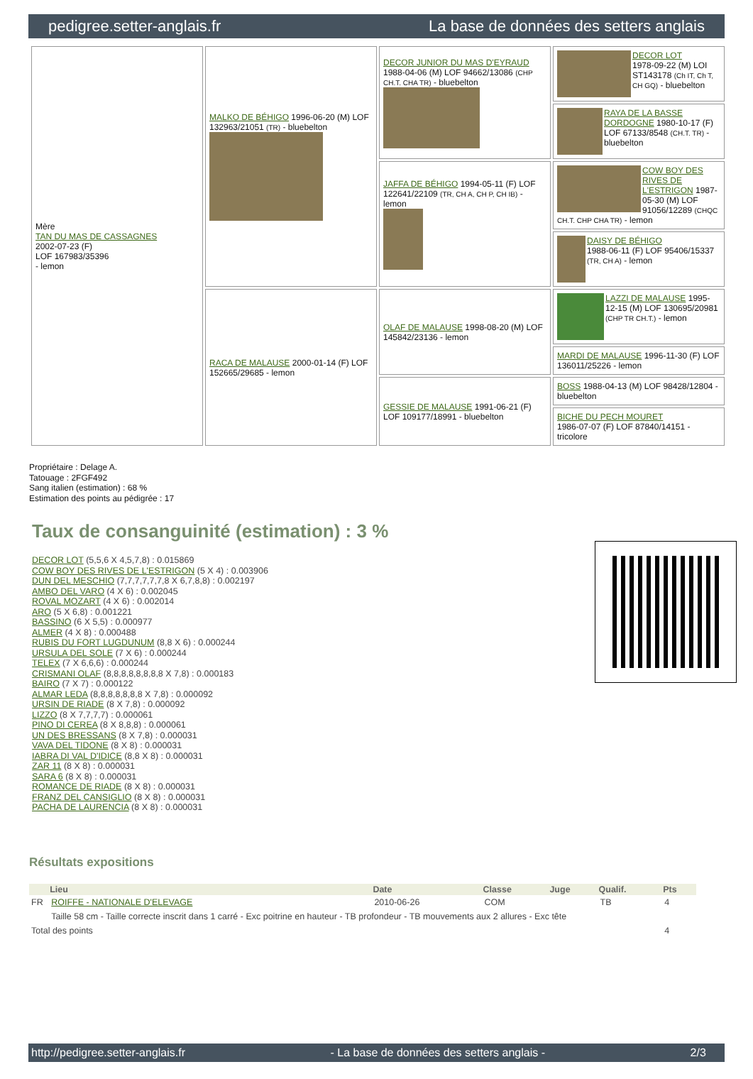pedigree.setter-anglais.fr La base de données des setters anglais
| Mère TAN DU MAS DE CASSAGNES 2002-07-23 (F) LOF 167983/35396 - lemon | MALKO DE BÉHIGO 1996-06-20 (M) LOF 132963/21051 (TR) - bluebelton | DECOR JUNIOR DU MAS D'EYRAUD 1988-04-06 (M) LOF 94662/13086 (CHP CH.T. CHA TR) - bluebelton | DECOR LOT 1978-09-22 (M) LOI ST143178 (Ch IT, Ch T, CH GQ) - bluebelton |
| | | | RAYA DE LA BASSE DORDOGNE 1980-10-17 (F) LOF 67133/8548 (CH.T. TR) - bluebelton |
| | | JAFFA DE BÉHIGO 1994-05-11 (F) LOF 122641/22109 (TR, CH A, CH P, CH IB) - lemon | COW BOY DES RIVES DE L'ESTRIGON 1987-05-30 (M) LOF 91056/12289 (CHQC CH.T. CHP CHA TR) - lemon |
| | | | DAISY DE BÉHIGO 1988-06-11 (F) LOF 95406/15337 (TR, CH A) - lemon |
| | RACA DE MALAUSE 2000-01-14 (F) LOF 152665/29685 - lemon | OLAF DE MALAUSE 1998-08-20 (M) LOF 145842/23136 - lemon | LAZZI DE MALAUSE 1995-12-15 (M) LOF 130695/20981 (CHP TR CH.T.) - lemon |
| | | | MARDI DE MALAUSE 1996-11-30 (F) LOF 136011/25226 - lemon |
| | | GESSIE DE MALAUSE 1991-06-21 (F) LOF 109177/18991 - bluebelton | BOSS 1988-04-13 (M) LOF 98428/12804 - bluebelton |
| | | | BICHE DU PECH MOURET 1986-07-07 (F) LOF 87840/14151 - tricolore |
Propriétaire : Delage A.
Tatouage : 2FGF492
Sang italien (estimation) : 68 %
Estimation des points au pédigrée : 17
Taux de consanguinité (estimation) : 3 %
DECOR LOT (5,5,6 X 4,5,7,8) : 0.015869
COW BOY DES RIVES DE L'ESTRIGON (5 X 4) : 0.003906
DUN DEL MESCHIO (7,7,7,7,7,7,8 X 6,7,8,8) : 0.002197
AMBO DEL VARO (4 X 6) : 0.002045
ROVAL MOZART (4 X 6) : 0.002014
ARO (5 X 6,8) : 0.001221
BASSINO (6 X 5,5) : 0.000977
ALMER (4 X 8) : 0.000488
RUBIS DU FORT LUGDUNUM (8,8 X 6) : 0.000244
URSULA DEL SOLE (7 X 6) : 0.000244
TELEX (7 X 6,6,6) : 0.000244
CRISMANI OLAF (8,8,8,8,8,8,8,8 X 7,8) : 0.000183
BAIRO (7 X 7) : 0.000122
ALMAR LEDA (8,8,8,8,8,8,8 X 7,8) : 0.000092
URSIN DE RIADE (8 X 7,8) : 0.000092
LIZZO (8 X 7,7,7,7) : 0.000061
PINO DI CEREA (8 X 8,8,8) : 0.000061
UN DES BRESSANS (8 X 7,8) : 0.000031
VAVA DEL TIDONE (8 X 8) : 0.000031
IABRA DI VAL D'IDICE (8,8 X 8) : 0.000031
ZAR 11 (8 X 8) : 0.000031
SARA 6 (8 X 8) : 0.000031
ROMANCE DE RIADE (8 X 8) : 0.000031
FRANZ DEL CANSIGLIO (8 X 8) : 0.000031
PACHA DE LAURENCIA (8 X 8) : 0.000031
Résultats expositions
| | Lieu | Date | Classe | Juge | Qualif. | Pts |
| --- | --- | --- | --- | --- | --- | --- |
| FR | ROIFFE - NATIONALE D'ELEVAGE | 2010-06-26 | COM | | TB | 4 |
| | Taille 58 cm - Taille correcte inscrit dans 1 carré - Exc poitrine en hauteur - TB profondeur - TB mouvements aux 2 allures - Exc tête | | | | | |
| Total des points | | | | | | 4 |
http://pedigree.setter-anglais.fr - La base de données des setters anglais - 2/3